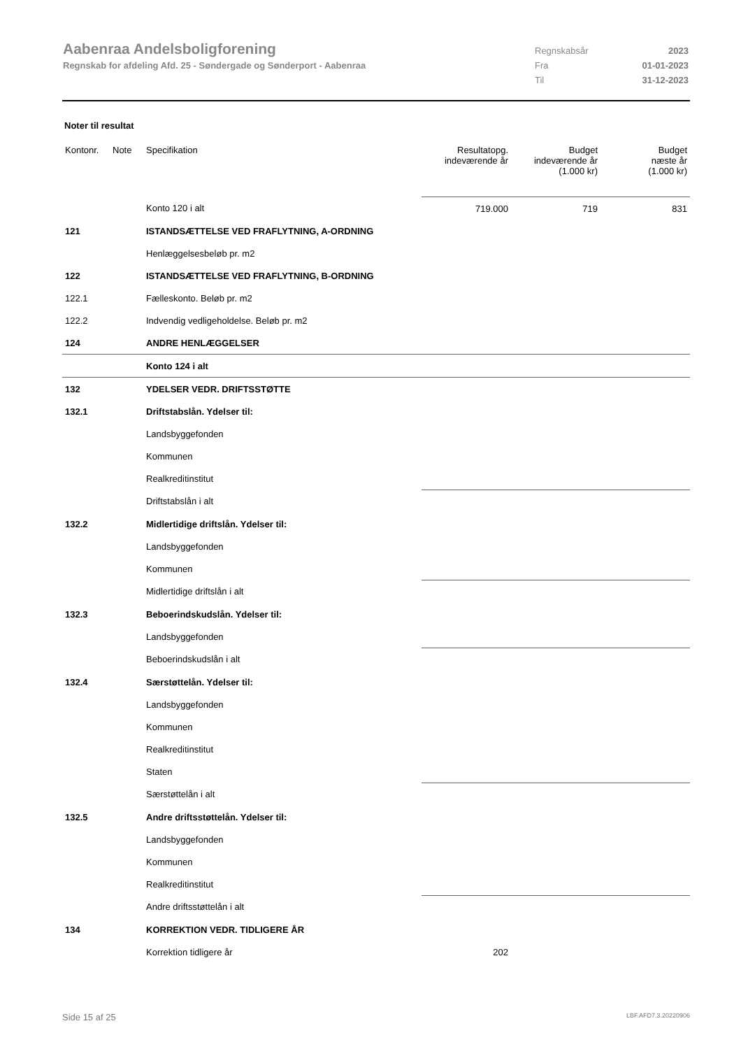Aabenraa Andelsboligforening
Regnskab for afdeling Afd. 25 - Søndergade og Sønderport - Aabenraa
Regnskabsår 2023
Fra 01-01-2023
Til 31-12-2023
Noter til resultat
| Kontonr. | Note | Specifikation | Resultatopg. indeværende år | Budget indeværende år (1.000 kr) | Budget næste år (1.000 kr) |
| --- | --- | --- | --- | --- | --- |
| | | Konto 120 i alt | 719.000 | 719 | 831 |
| 121 | | ISTANDSÆTTELSE VED FRAFLYTNING, A-ORDNING | | | |
| | | Henlæggelsesbeløb pr. m2 | | | |
| 122 | | ISTANDSÆTTELSE VED FRAFLYTNING, B-ORDNING | | | |
| 122.1 | | Fælleskonto. Beløb pr. m2 | | | |
| 122.2 | | Indvendig vedligeholdelse. Beløb pr. m2 | | | |
| 124 | | ANDRE HENLÆGGELSER | | | |
| | | Konto 124 i alt | | | |
| 132 | | YDELSER VEDR. DRIFTSSTØTTE | | | |
| 132.1 | | Driftstabslån. Ydelser til: | | | |
| | | Landsbyggefonden | | | |
| | | Kommunen | | | |
| | | Realkreditinstitut | | | |
| | | Driftstabslån i alt | | | |
| 132.2 | | Midlertidige driftslån. Ydelser til: | | | |
| | | Landsbyggefonden | | | |
| | | Kommunen | | | |
| | | Midlertidige driftslån i alt | | | |
| 132.3 | | Beboerindskudslån. Ydelser til: | | | |
| | | Landsbyggefonden | | | |
| | | Beboerindskudslån i alt | | | |
| 132.4 | | Særstøttelån. Ydelser til: | | | |
| | | Landsbyggefonden | | | |
| | | Kommunen | | | |
| | | Realkreditinstitut | | | |
| | | Staten | | | |
| | | Særstøttelån i alt | | | |
| 132.5 | | Andre driftsstøttelån. Ydelser til: | | | |
| | | Landsbyggefonden | | | |
| | | Kommunen | | | |
| | | Realkreditinstitut | | | |
| | | Andre driftsstøttelån i alt | | | |
| 134 | | KORREKTION VEDR. TIDLIGERE ÅR | | | |
| | | Korrektion tidligere år | 202 | | |
Side 15 af 25 LBF.AFD7.3.20220906